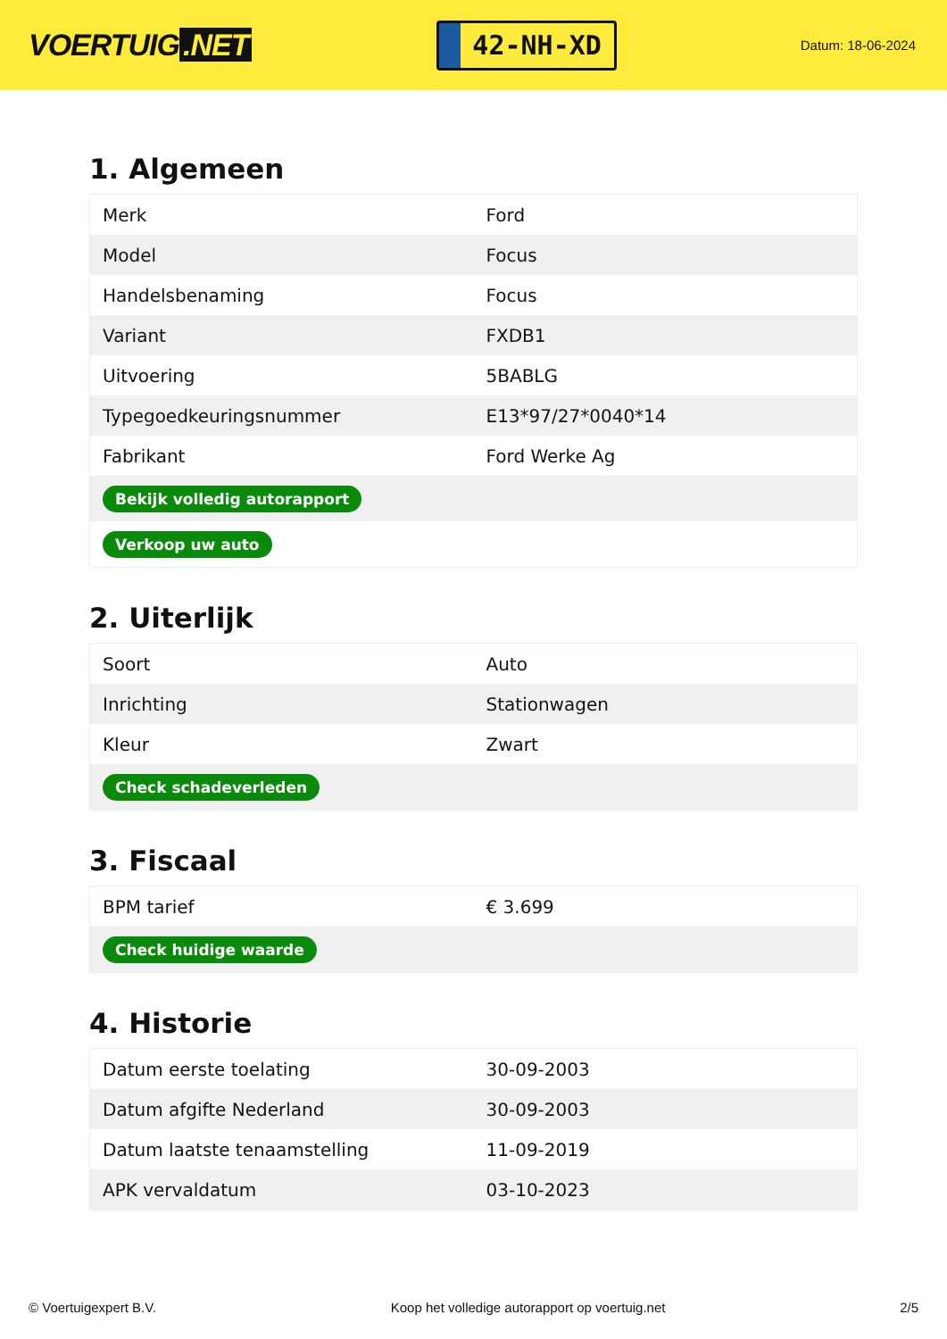VOERTUIG.NET
42-NH-XD
Datum: 18-06-2024
1. Algemeen
| Merk | Ford |
| Model | Focus |
| Handelsbenaming | Focus |
| Variant | FXDB1 |
| Uitvoering | 5BABLG |
| Typegoedkeuringsnummer | E13*97/27*0040*14 |
| Fabrikant | Ford Werke Ag |
| Bekijk volledig autorapport | |
| Verkoop uw auto | |
2. Uiterlijk
| Soort | Auto |
| Inrichting | Stationwagen |
| Kleur | Zwart |
| Check schadeverleden | |
3. Fiscaal
| BPM tarief | € 3.699 |
| Check huidige waarde | |
4. Historie
| Datum eerste toelating | 30-09-2003 |
| Datum afgifte Nederland | 30-09-2003 |
| Datum laatste tenaamstelling | 11-09-2019 |
| APK vervaldatum | 03-10-2023 |
© Voertuigexpert B.V. Koop het volledige autorapport op voertuig.net 2/5